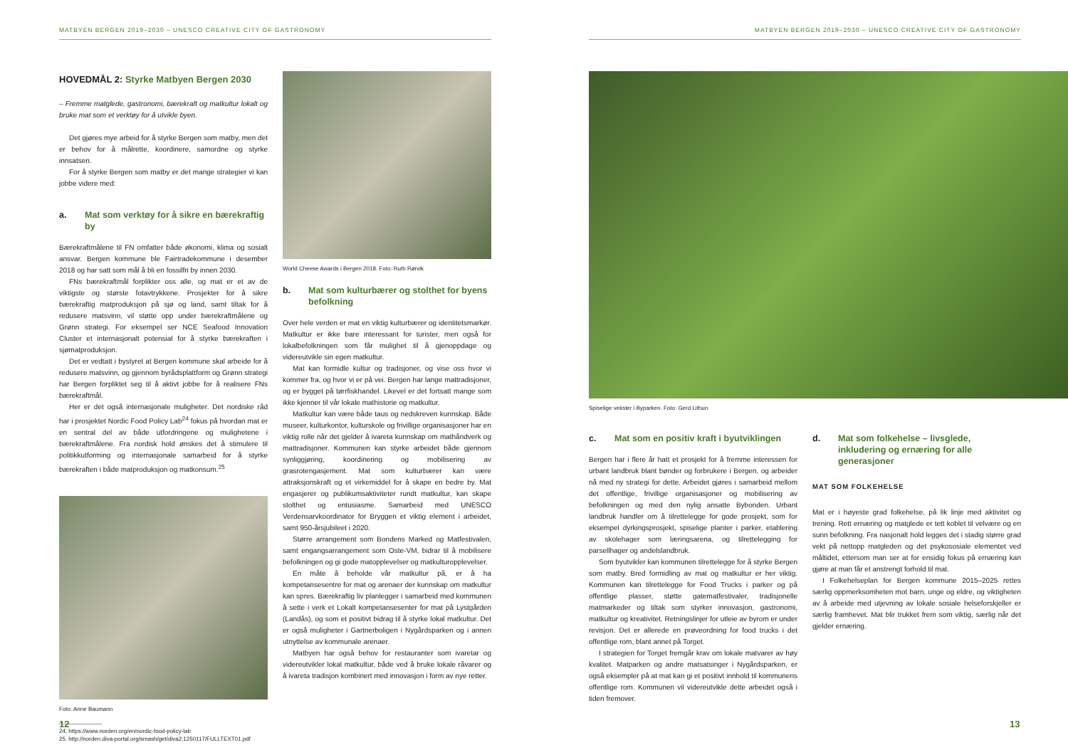MATBYEN BERGEN 2019–2030 – UNESCO CREATIVE CITY OF GASTRONOMY
HOVEDMÅL 2: Styrke Matbyen Bergen 2030
– Fremme matglede, gastronomi, bærekraft og matkultur lokalt og bruke mat som et verktøy for å utvikle byen.
Det gjøres mye arbeid for å styrke Bergen som matby, men det er behov for å målrette, koordinere, samordne og styrke innsatsen.
For å styrke Bergen som matby er det mange strategier vi kan jobbe videre med:
a. Mat som verktøy for å sikre en bærekraftig by
Bærekraftmålene til FN omfatter både økonomi, klima og sosialt ansvar. Bergen kommune ble Fairtradekommune i desember 2018 og har satt som mål å bli en fossilfri by innen 2030.
FNs bærekraftmål forplikter oss alle, og mat er et av de viktigste og største fotavtrykkene. Prosjekter for å sikre bærekraftig matproduksjon på sjø og land, samt tiltak for å redusere matsvinn, vil støtte opp under bærekraftmålene og Grønn strategi. For eksempel ser NCE Seafood Innovation Cluster et internasjonalt potensial for å styrke bærekraften i sjømatproduksjon.
Det er vedtatt i bystyret at Bergen kommune skal arbeide for å redusere matsvinn, og gjennom byrådsplattform og Grønn strategi har Bergen forpliktet seg til å aktivt jobbe for å realisere FNs bærekraftmål.
Her er det også internasjonale muligheter. Det nordiske råd har i prosjektet Nordic Food Policy Lab<sup>24</sup> fokus på hvordan mat er en sentral del av både utfordringene og mulighetene i bærekraftmålene. Fra nordisk hold ønskes det å stimulere til politikkutforming og internasjonale samarbeid for å styrke bærekraften i både matproduksjon og matkonsum.<sup>25</sup>
Foto: Anne Baumann
24. https://www.norden.org/en/nordic-food-policy-lab
25. http://norden.diva-portal.org/smash/get/diva2:1250117/FULLTEXT01.pdf
World Cheese Awards i Bergen 2018. Foto: Ruth Rørvik
b. Mat som kulturbærer og stolthet for byens befolkning
Over hele verden er mat en viktig kulturbærer og identitetsmarkør. Matkultur er ikke bare interessant for turister, men også for lokalbefolkningen som får mulighet til å gjenoppdage og videreutvikle sin egen matkultur.
Mat kan formidle kultur og tradisjoner, og vise oss hvor vi kommer fra, og hvor vi er på vei. Bergen har lange mattradisjoner, og er bygget på tørrfiskhandel. Likevel er det fortsatt mange som ikke kjenner til vår lokale mathistorie og matkultur.
Matkultur kan være både taus og nedskreven kunnskap. Både museer, kulturkontor, kulturskole og frivillige organisasjoner har en viktig rolle når det gjelder å ivareta kunnskap om mathåndverk og mattradisjoner. Kommunen kan styrke arbeidet både gjennom synliggjøring, koordinering og mobilisering av grasrotengasjement. Mat som kulturbærer kan være attraksjonskraft og et virkemiddel for å skape en bedre by. Mat engasjerer og publikumsaktiviteter rundt matkultur, kan skape stolthet og entusiasme. Samarbeid med UNESCO Verdensarvkoordinator for Bryggen et viktig element i arbeidet, samt 950-årsjubileet i 2020.
Større arrangement som Bondens Marked og Matfestivalen, samt engangsarrangement som Oste-VM, bidrar til å mobilisere befolkningen og gi gode matopplevelser og matkulturopplevelser.
En måte å beholde vår matkultur på, er å ha kompetansesentre for mat og arenaer der kunnskap om matkultur kan spres. Bærekraftig liv planlegger i samarbeid med kommunen å sette i verk et Lokalt kompetansesenter for mat på Lystgården (Landås), og som et positivt bidrag til å styrke lokal matkultur. Det er også muligheter i Gartnerboligen i Nygårdsparken og i annen utnyttelse av kommunale arenaer.
Matbyen har også behov for restauranter som ivaretar og videreutvikler lokal matkultur, både ved å bruke lokale råvarer og å ivareta tradisjon kombinert med innovasjon i form av nye retter.
12
MATBYEN BERGEN 2019–2030 – UNESCO CREATIVE CITY OF GASTRONOMY
Spiselige vekster i Byparken. Foto: Gerd Lithun
c. Mat som en positiv kraft i byutviklingen
Bergen har i flere år hatt et prosjekt for å fremme interessen for urbant landbruk blant bønder og forbrukere i Bergen, og arbeider nå med ny strategi for dette. Arbeidet gjøres i samarbeid mellom det offentlige, frivillige organisasjoner og mobilisering av befolkningen og med den nylig ansatte Bybonden. Urbant landbruk handler om å tilrettelegge for gode prosjekt, som for eksempel dyrkingsprosjekt, spiselige planter i parker, etablering av skolehager som læringsarena, og tilrettelegging for parsellhager og andelslandbruk.
Som byutvikler kan kommunen tilrettelegge for å styrke Bergen som matby. Bred formidling av mat og matkultur er her viktig. Kommunen kan tilrettelegge for Food Trucks i parker og på offentlige plasser, støtte gatematfestivaler, tradisjonelle matmarkeder og tiltak som styrker innovasjon, gastronomi, matkultur og kreativitet. Retningslinjer for utleie av byrom er under revisjon. Det er allerede en prøveordning for food trucks i det offentlige rom, blant annet på Torget.
I strategien for Torget fremgår krav om lokale matvarer av høy kvalitet. Matparken og andre matsatsinger i Nygårdsparken, er også eksempler på at mat kan gi et positivt innhold til kommunens offentlige rom. Kommunen vil videreutvikle dette arbeidet også i tiden fremover.
d. Mat som folkehelse – livsglede, inkludering og ernæring for alle generasjoner
MAT SOM FOLKEHELSE
Mat er i høyeste grad folkehelse, på lik linje med aktivitet og trening. Rett ernæring og matglede er tett koblet til velvære og en sunn befolkning. Fra nasjonalt hold legges det i stadig større grad vekt på nettopp matgleden og det psykososiale elementet ved måltidet, ettersom man ser at for ensidig fokus på ernæring kan gjøre at man får et anstrengt forhold til mat.
I Folkehelseplan for Bergen kommune 2015–2025 rettes særlig oppmerksomheten mot barn, unge og eldre, og viktigheten av å arbeide med utjevning av lokale sosiale helseforskjeller er særlig framhevet. Mat blir trukket frem som viktig, særlig når det gjelder ernæring.
13